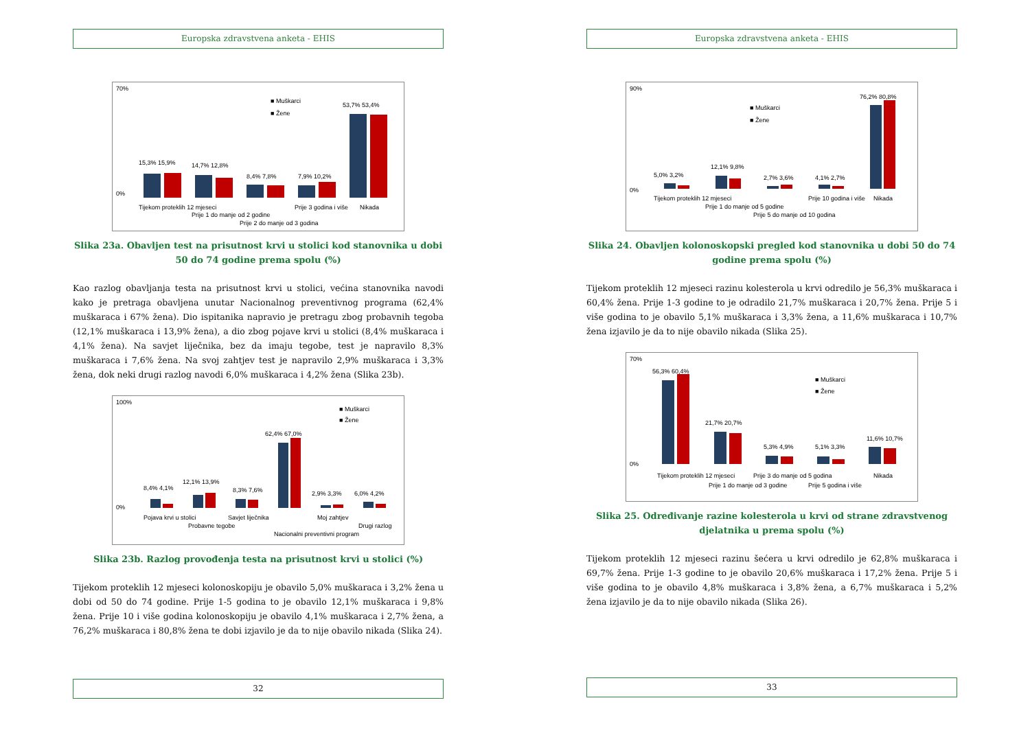Europska zdravstvena anketa - EHIS
70%
0%
15,3% 15,9%
14,7% 12,8%
8,4% 7,8%
7,9% 10,2%
53,7% 53,4%
■ Muškarci
■ Žene
Tijekom proteklih 12 mjeseci
Prije 1 do manje od 2 godine
Prije 2 do manje od 3 godina
Prije 3 godina i više
Nikada
Slika 23a. Obavljen test na prisutnost krvi u stolici kod stanovnika u dobi 50 do 74 godine prema spolu (%)
Kao razlog obavljanja testa na prisutnost krvi u stolici, većina stanovnika navodi kako je pretraga obavljena unutar Nacionalnog preventivnog programa (62,4% muškaraca i 67% žena). Dio ispitanika napravio je pretragu zbog probavnih tegoba (12,1% muškaraca i 13,9% žena), a dio zbog pojave krvi u stolici (8,4% muškaraca i 4,1% žena). Na savjet liječnika, bez da imaju tegobe, test je napravilo 8,3% muškaraca i 7,6% žena. Na svoj zahtjev test je napravilo 2,9% muškaraca i 3,3% žena, dok neki drugi razlog navodi 6,0% muškaraca i 4,2% žena (Slika 23b).
100%
0%
8,4% 4,1%
12,1% 13,9%
8,3% 7,6%
62,4% 67,0%
2,9% 3,3%
6,0% 4,2%
■ Muškarci
■ Žene
Pojava krvi u stolici
Probavne tegobe
Savjet liječnika
Nacionalni preventivni program
Moj zahtjev
Drugi razlog
Slika 23b. Razlog provođenja testa na prisutnost krvi u stolici (%)
Tijekom proteklih 12 mjeseci kolonoskopiju je obavilo 5,0% muškaraca i 3,2% žena u dobi od 50 do 74 godine. Prije 1-5 godina to je obavilo 12,1% muškaraca i 9,8% žena. Prije 10 i više godina kolonoskopiju je obavilo 4,1% muškaraca i 2,7% žena, a 76,2% muškaraca i 80,8% žena te dobi izjavilo je da to nije obavilo nikada (Slika 24).
32
Europska zdravstvena anketa - EHIS
90%
0%
5,0% 3,2%
12,1% 9,8%
2,7% 3,6%
4,1% 2,7%
76,2% 80,8%
■ Muškarci
■ Žene
Tijekom proteklih 12 mjeseci
Prije 1 do manje od 5 godine
Prije 5 do manje od 10 godina
Prije 10 godina i više
Nikada
Slika 24. Obavljen kolonoskopski pregled kod stanovnika u dobi 50 do 74 godine prema spolu (%)
Tijekom proteklih 12 mjeseci razinu kolesterola u krvi odredilo je 56,3% muškaraca i 60,4% žena. Prije 1-3 godine to je odradilo 21,7% muškaraca i 20,7% žena. Prije 5 i više godina to je obavilo 5,1% muškaraca i 3,3% žena, a 11,6% muškaraca i 10,7% žena izjavilo je da to nije obavilo nikada (Slika 25).
70%
0%
56,3% 60,4%
21,7% 20,7%
5,3% 4,9%
5,1% 3,3%
11,6% 10,7%
■ Muškarci
■ Žene
Tijekom proteklih 12 mjeseci
Prije 1 do manje od 3 godine
Prije 3 do manje od 5 godina
Prije 5 godina i više
Nikada
Slika 25. Određivanje razine kolesterola u krvi od strane zdravstvenog djelatnika u prema spolu (%)
Tijekom proteklih 12 mjeseci razinu šećera u krvi odredilo je 62,8% muškaraca i 69,7% žena. Prije 1-3 godine to je obavilo 20,6% muškaraca i 17,2% žena. Prije 5 i više godina to je obavilo 4,8% muškaraca i 3,8% žena, a 6,7% muškaraca i 5,2% žena izjavilo je da to nije obavilo nikada (Slika 26).
33